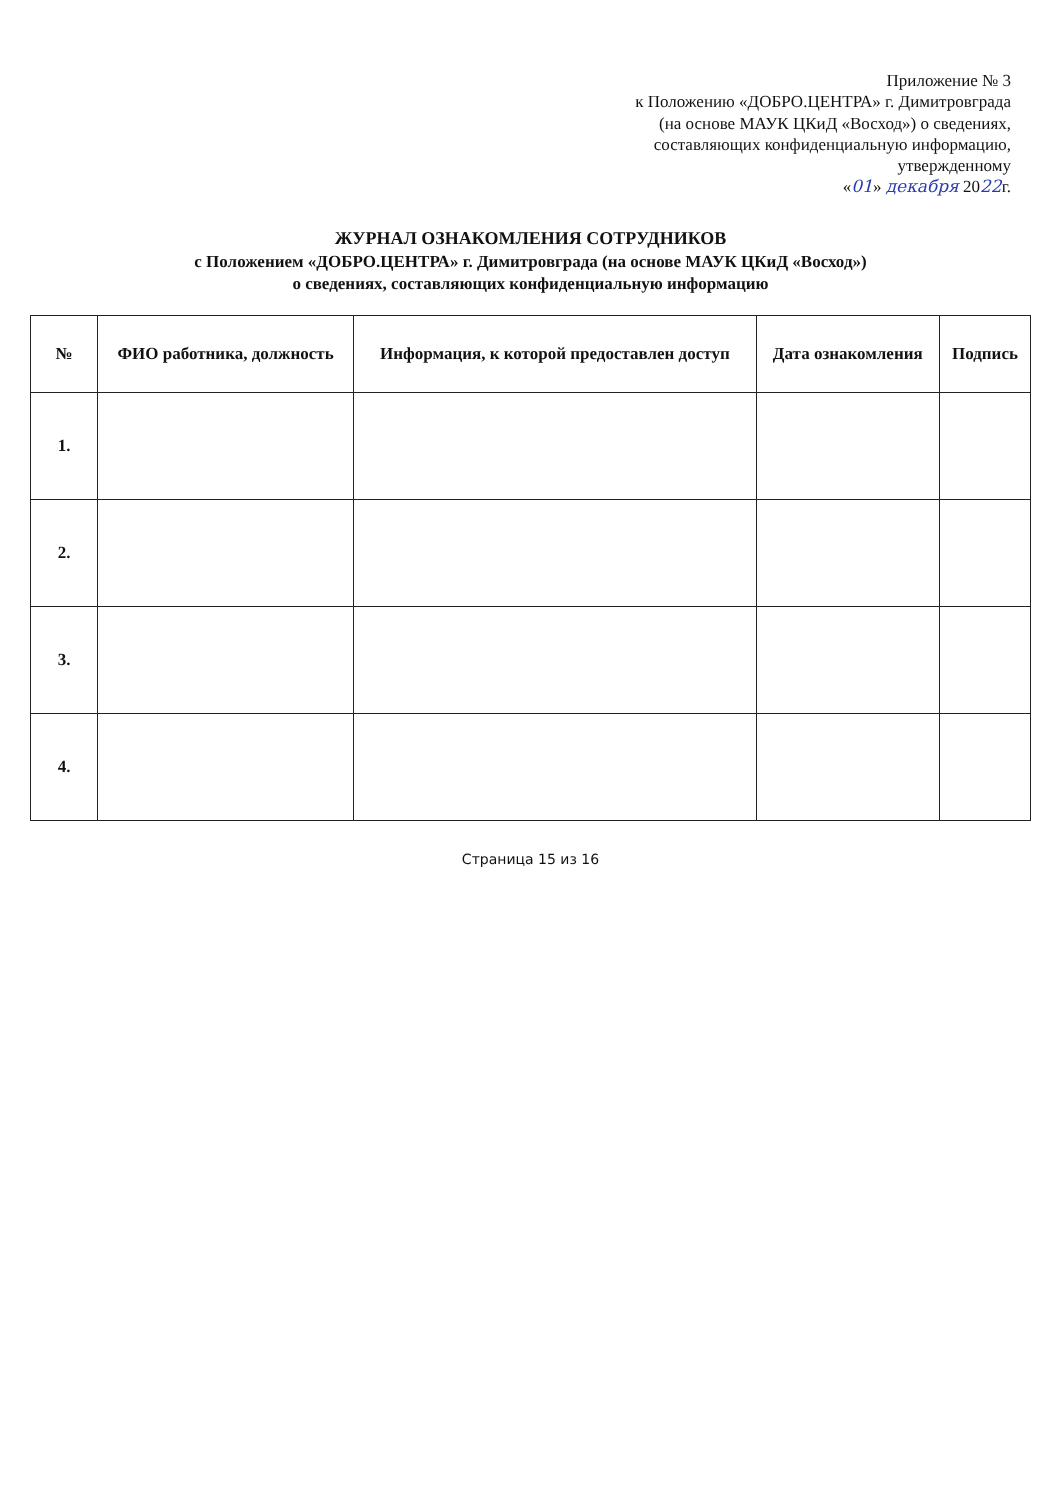Приложение № 3
к Положению «ДОБРО.ЦЕНТРА» г. Димитровграда
(на основе МАУК ЦКиД «Восход») о сведениях,
составляющих конфиденциальную информацию,
утвержденному
«01» декабря 2022г.
ЖУРНАЛ ОЗНАКОМЛЕНИЯ СОТРУДНИКОВ
с Положением «ДОБРО.ЦЕНТРА» г. Димитровграда (на основе МАУК ЦКиД «Восход»)
о сведениях, составляющих конфиденциальную информацию
| № | ФИО работника, должность | Информация, к которой предоставлен доступ | Дата ознакомления | Подпись |
| --- | --- | --- | --- | --- |
| 1. | | | | |
| 2. | | | | |
| 3. | | | | |
| 4. | | | | |
Страница 15 из 16